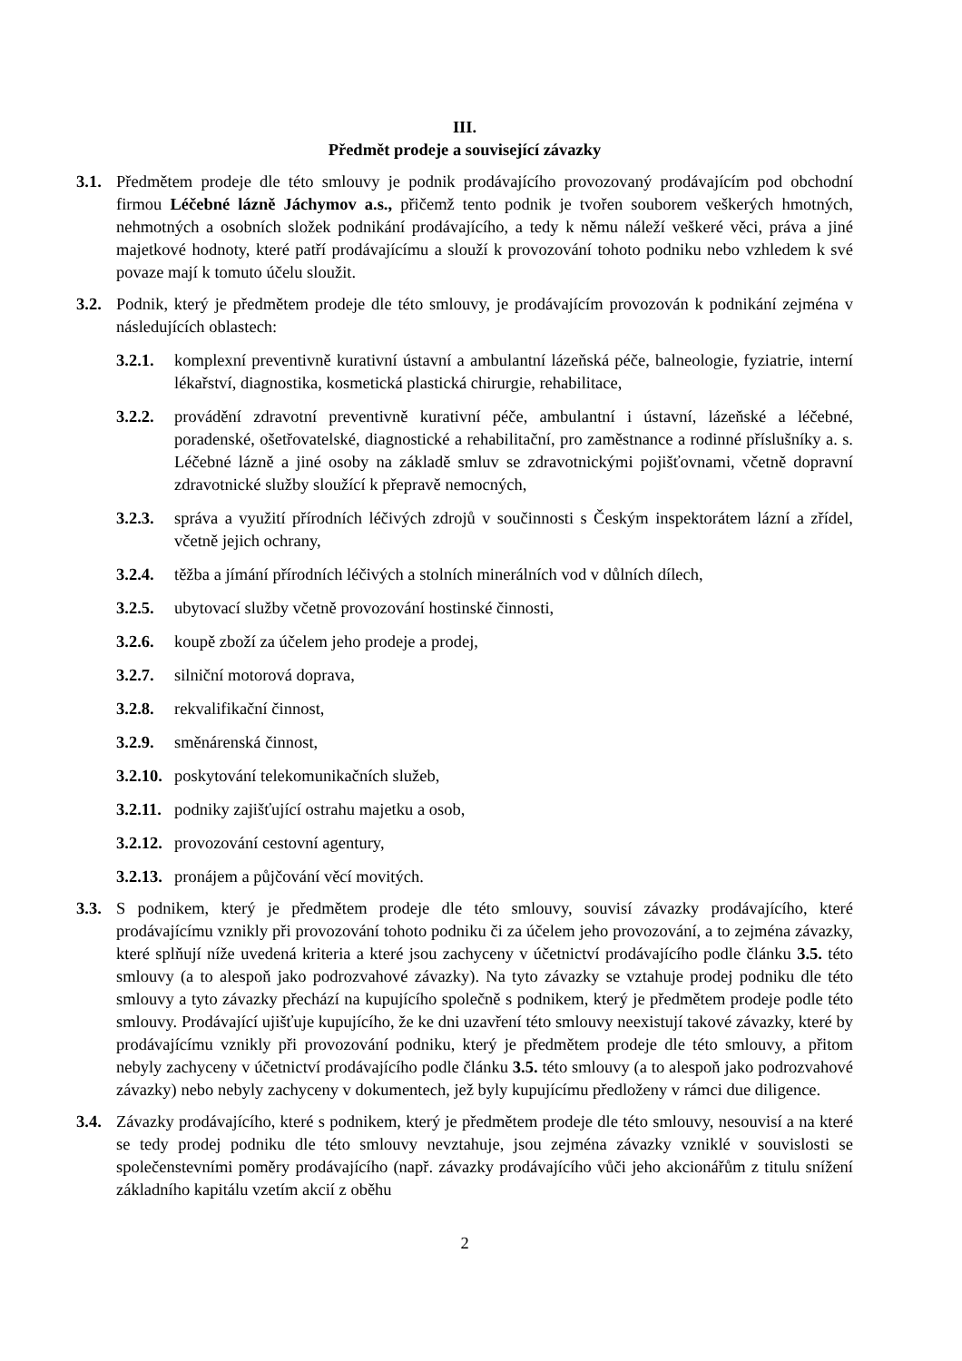III.
Předmět prodeje a související závazky
3.1. Předmětem prodeje dle této smlouvy je podnik prodávajícího provozovaný prodávajícím pod obchodní firmou Léčebné lázně Jáchymov a.s., přičemž tento podnik je tvořen souborem veškerých hmotných, nehmotných a osobních složek podnikání prodávajícího, a tedy k němu náleží veškeré věci, práva a jiné majetkové hodnoty, které patří prodávajícímu a slouží k provozování tohoto podniku nebo vzhledem k své povaze mají k tomuto účelu sloužit.
3.2. Podnik, který je předmětem prodeje dle této smlouvy, je prodávajícím provozován k podnikání zejména v následujících oblastech:
3.2.1. komplexní preventivně kurativní ústavní a ambulantní lázeňská péče, balneologie, fyziatrie, interní lékařství, diagnostika, kosmetická plastická chirurgie, rehabilitace,
3.2.2. provádění zdravotní preventivně kurativní péče, ambulantní i ústavní, lázeňské a léčebné, poradenské, ošetřovatelské, diagnostické a rehabilitační, pro zaměstnance a rodinné příslušníky a. s. Léčebné lázně a jiné osoby na základě smluv se zdravotnickými pojišťovnami, včetně dopravní zdravotnické služby sloužící k přepravě nemocných,
3.2.3. správa a využití přírodních léčivých zdrojů v součinnosti s Českým inspektorátem lázní a zřídel, včetně jejich ochrany,
3.2.4. těžba a jímání přírodních léčivých a stolních minerálních vod v důlních dílech,
3.2.5. ubytovací služby včetně provozování hostinské činnosti,
3.2.6. koupě zboží za účelem jeho prodeje a prodej,
3.2.7. silniční motorová doprava,
3.2.8. rekvalifikační činnost,
3.2.9. směnárenská činnost,
3.2.10. poskytování telekomunikačních služeb,
3.2.11. podniky zajišťující ostrahu majetku a osob,
3.2.12. provozování cestovní agentury,
3.2.13. pronájem a půjčování věcí movitých.
3.3. S podnikem, který je předmětem prodeje dle této smlouvy, souvisí závazky prodávajícího, které prodávajícímu vznikly při provozování tohoto podniku či za účelem jeho provozování, a to zejména závazky, které splňují níže uvedená kriteria a které jsou zachyceny v účetnictví prodávajícího podle článku 3.5. této smlouvy (a to alespoň jako podrozvahové závazky). Na tyto závazky se vztahuje prodej podniku dle této smlouvy a tyto závazky přechází na kupujícího společně s podnikem, který je předmětem prodeje podle této smlouvy. Prodávající ujišťuje kupujícího, že ke dni uzavření této smlouvy neexistují takové závazky, které by prodávajícímu vznikly při provozování podniku, který je předmětem prodeje dle této smlouvy, a přitom nebyly zachyceny v účetnictví prodávajícího podle článku 3.5. této smlouvy (a to alespoň jako podrozvahové závazky) nebo nebyly zachyceny v dokumentech, jež byly kupujícímu předloženy v rámci due diligence.
3.4. Závazky prodávajícího, které s podnikem, který je předmětem prodeje dle této smlouvy, nesouvisí a na které se tedy prodej podniku dle této smlouvy nevztahuje, jsou zejména závazky vzniklé v souvislosti se společenstevními poměry prodávajícího (např. závazky prodávajícího vůči jeho akcionářům z titulu snížení základního kapitálu vzetím akcií z oběhu
2